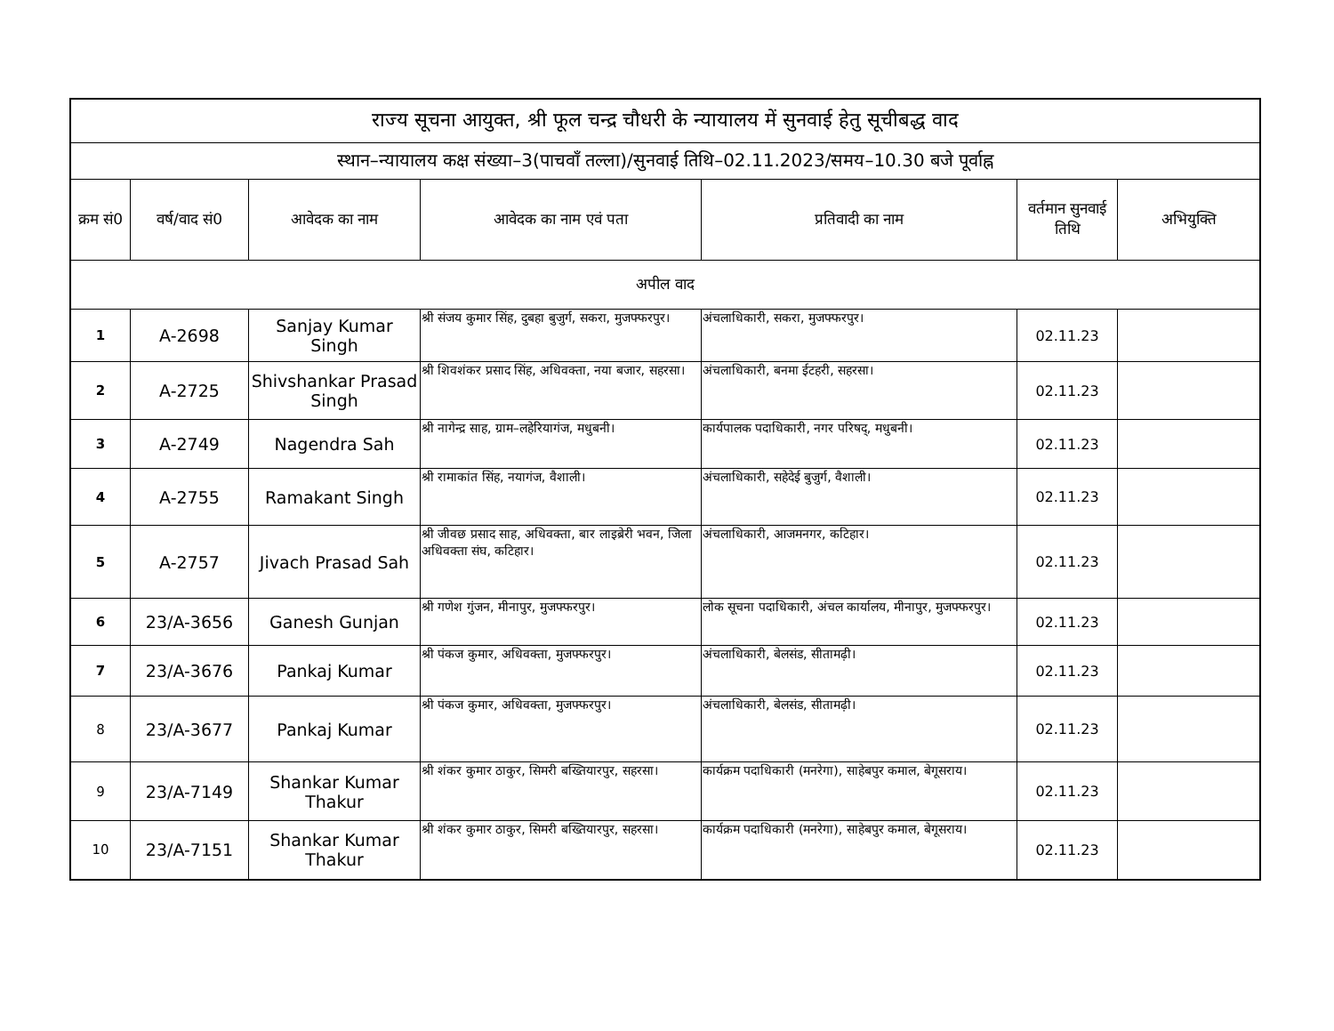| राज्य सूचना आयुक्त, श्री फूल चन्द्र चौधरी के न्यायालय में सुनवाई हेतु सूचीबद्ध वाद | | | | | | |
| स्थान–न्यायालय कक्ष संख्या–3(पाचवाँ तल्ला)/सुनवाई तिथि–02.11.2023/समय–10.30 बजे पूर्वाह्न | | | | | | |
| क्रम सं0 | वर्ष/वाद सं0 | आवेदक का नाम | आवेदक का नाम एवं पता | प्रतिवादी का नाम | वर्तमान सुनवाई तिथि | अभियुक्ति |
| अपील वाद | | | | | | |
| 1 | A-2698 | Sanjay Kumar Singh | श्री संजय कुमार सिंह, दुबहा बुजुर्ग, सकरा, मुजफ्फरपुर। | अंचलाधिकारी, सकरा, मुजफ्फरपुर। | 02.11.23 | |
| 2 | A-2725 | Shivshankar Prasad Singh | श्री शिवशंकर प्रसाद सिंह, अधिवक्ता, नया बजार, सहरसा। | अंचलाधिकारी, बनमा ईटहरी, सहरसा। | 02.11.23 | |
| 3 | A-2749 | Nagendra Sah | श्री नागेन्द्र साह, ग्राम–लहेरियागंज, मधुबनी। | कार्यपालक पदाधिकारी, नगर परिषद्, मधुबनी। | 02.11.23 | |
| 4 | A-2755 | Ramakant Singh | श्री रामाकांत सिंह, नयागंज, वैशाली। | अंचलाधिकारी, सहेदेई बुजुर्ग, वैशाली। | 02.11.23 | |
| 5 | A-2757 | Jivach Prasad Sah | श्री जीवछ प्रसाद साह, अधिवक्ता, बार लाइब्रेरी भवन, जिला अधिवक्ता संघ, कटिहार। | अंचलाधिकारी, आजमनगर, कटिहार। | 02.11.23 | |
| 6 | 23/A-3656 | Ganesh Gunjan | श्री गणेश गुंजन, मीनापुर, मुजफ्फरपुर। | लोक सूचना पदाधिकारी, अंचल कार्यालय, मीनापुर, मुजफ्फरपुर। | 02.11.23 | |
| 7 | 23/A-3676 | Pankaj Kumar | श्री पंकज कुमार, अधिवक्ता, मुजफ्फरपुर। | अंचलाधिकारी, बेलसंड, सीतामढ़ी। | 02.11.23 | |
| 8 | 23/A-3677 | Pankaj Kumar | श्री पंकज कुमार, अधिवक्ता, मुजफ्फरपुर। | अंचलाधिकारी, बेलसंड, सीतामढ़ी। | 02.11.23 | |
| 9 | 23/A-7149 | Shankar Kumar Thakur | श्री शंकर कुमार ठाकुर, सिमरी बख्तियारपुर, सहरसा। | कार्यक्रम पदाधिकारी (मनरेगा), साहेबपुर कमाल, बेगूसराय। | 02.11.23 | |
| 10 | 23/A-7151 | Shankar Kumar Thakur | श्री शंकर कुमार ठाकुर, सिमरी बख्तियारपुर, सहरसा। | कार्यक्रम पदाधिकारी (मनरेगा), साहेबपुर कमाल, बेगूसराय। | 02.11.23 | |